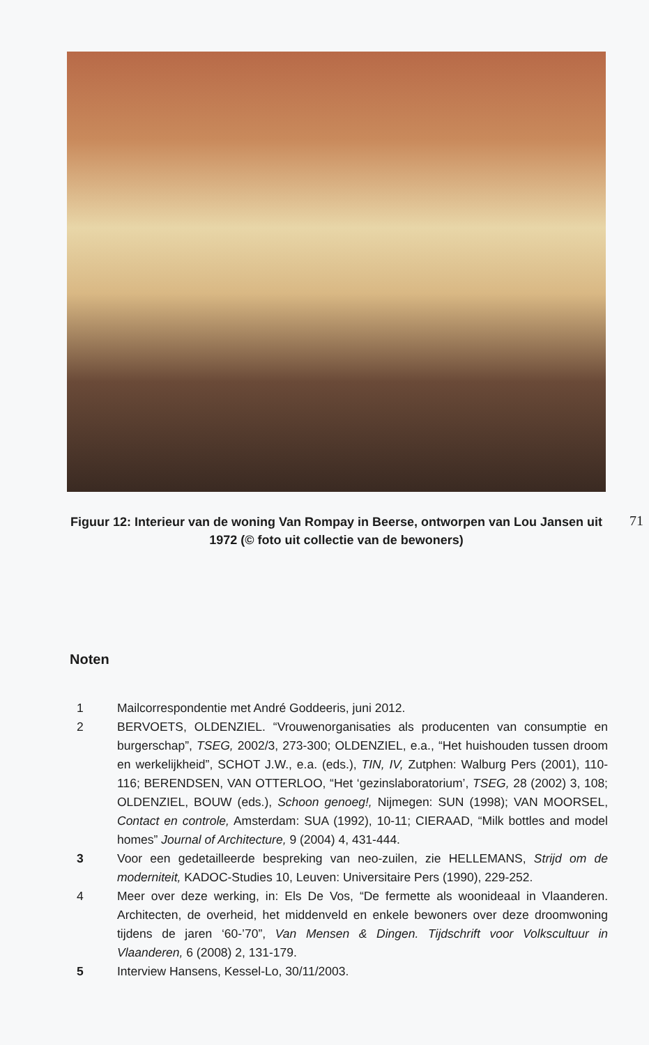Figuur 12: Interieur van de woning Van Rompay in Beerse, ontworpen van Lou Jansen uit 1972 (© foto uit collectie van de bewoners)
71
Noten
1 Mailcorrespondentie met André Goddeeris, juni 2012.
2 BERVOETS, OLDENZIEL. “Vrouwenorganisaties als producenten van consumptie en burgerschap”, TSEG, 2002/3, 273-300; OLDENZIEL, e.a., “Het huishouden tussen droom en werkelijkheid”, SCHOT J.W., e.a. (eds.), TIN, IV, Zutphen: Walburg Pers (2001), 110-116; BERENDSEN, VAN OTTERLOO, “Het ‘gezinslaboratorium’, TSEG, 28 (2002) 3, 108; OLDENZIEL, BOUW (eds.), Schoon genoeg!, Nijmegen: SUN (1998); VAN MOORSEL, Contact en controle, Amsterdam: SUA (1992), 10-11; CIERAAD, “Milk bottles and model homes” Journal of Architecture, 9 (2004) 4, 431-444.
3 Voor een gedetailleerde bespreking van neo-zuilen, zie HELLEMANS, Strijd om de moderniteit, KADOC-Studies 10, Leuven: Universitaire Pers (1990), 229-252.
4 Meer over deze werking, in: Els De Vos, “De fermette als woonideaal in Vlaanderen. Architecten, de overheid, het middenveld en enkele bewoners over deze droomwoning tijdens de jaren ‘60-’70”, Van Mensen & Dingen. Tijdschrift voor Volkscultuur in Vlaanderen, 6 (2008) 2, 131-179.
5 Interview Hansens, Kessel-Lo, 30/11/2003.